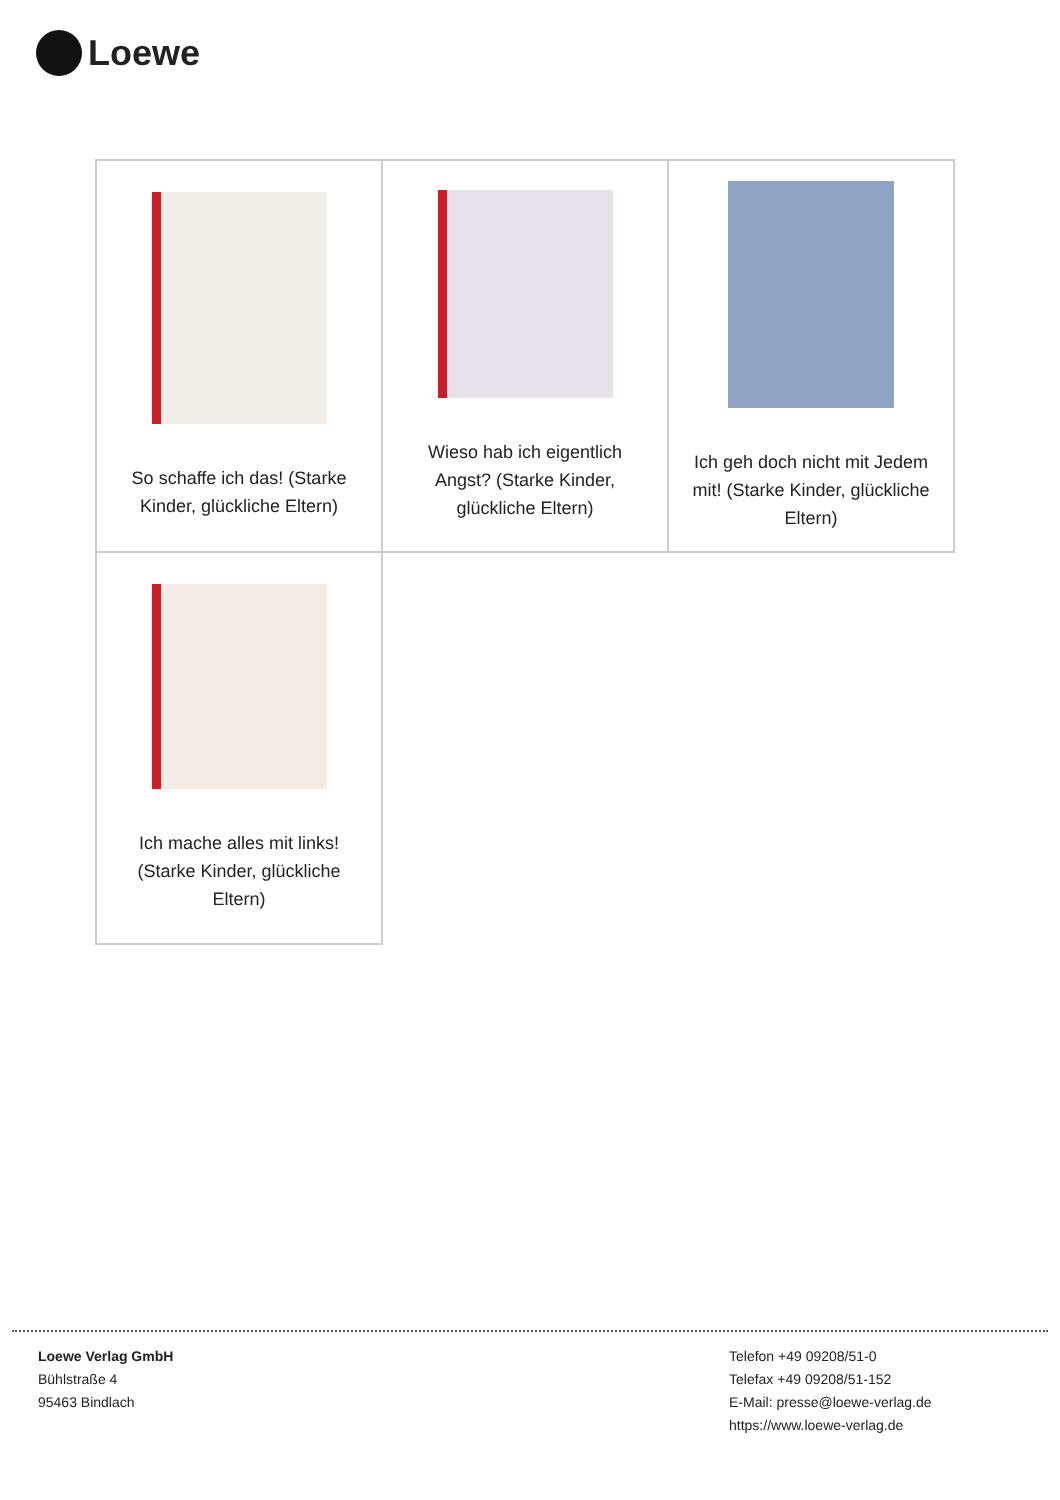Loewe
| So schaffe ich das! (Starke Kinder, glückliche Eltern) | Wieso hab ich eigentlich Angst? (Starke Kinder, glückliche Eltern) | Ich geh doch nicht mit Jedem mit! (Starke Kinder, glückliche Eltern) |
| Ich mache alles mit links! (Starke Kinder, glückliche Eltern) | | |
Loewe Verlag GmbH
Bühlstraße 4
95463 Bindlach
Telefon +49 09208/51-0
Telefax +49 09208/51-152
E-Mail: presse@loewe-verlag.de
https://www.loewe-verlag.de